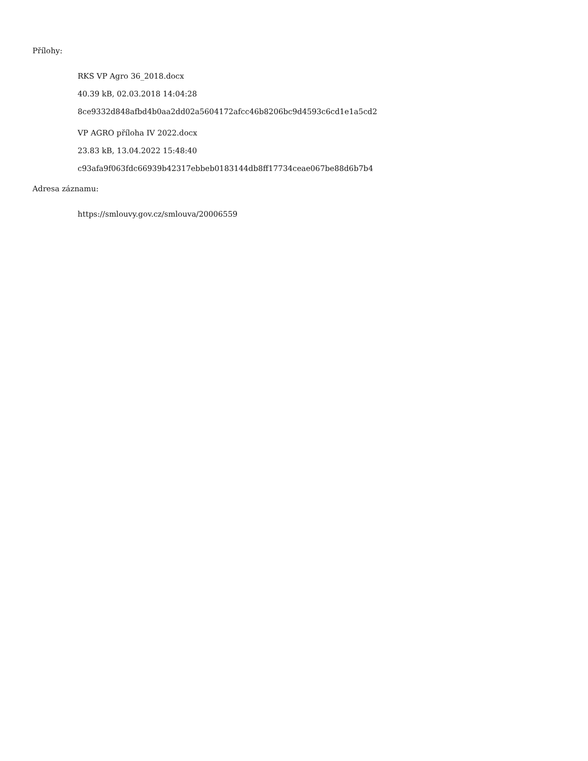Přílohy:
RKS VP Agro 36_2018.docx
40.39 kB, 02.03.2018 14:04:28
8ce9332d848afbd4b0aa2dd02a5604172afcc46b8206bc9d4593c6cd1e1a5cd2
VP AGRO příloha IV 2022.docx
23.83 kB, 13.04.2022 15:48:40
c93afa9f063fdc66939b42317ebbeb0183144db8ff17734ceae067be88d6b7b4
Adresa záznamu:
https://smlouvy.gov.cz/smlouva/20006559